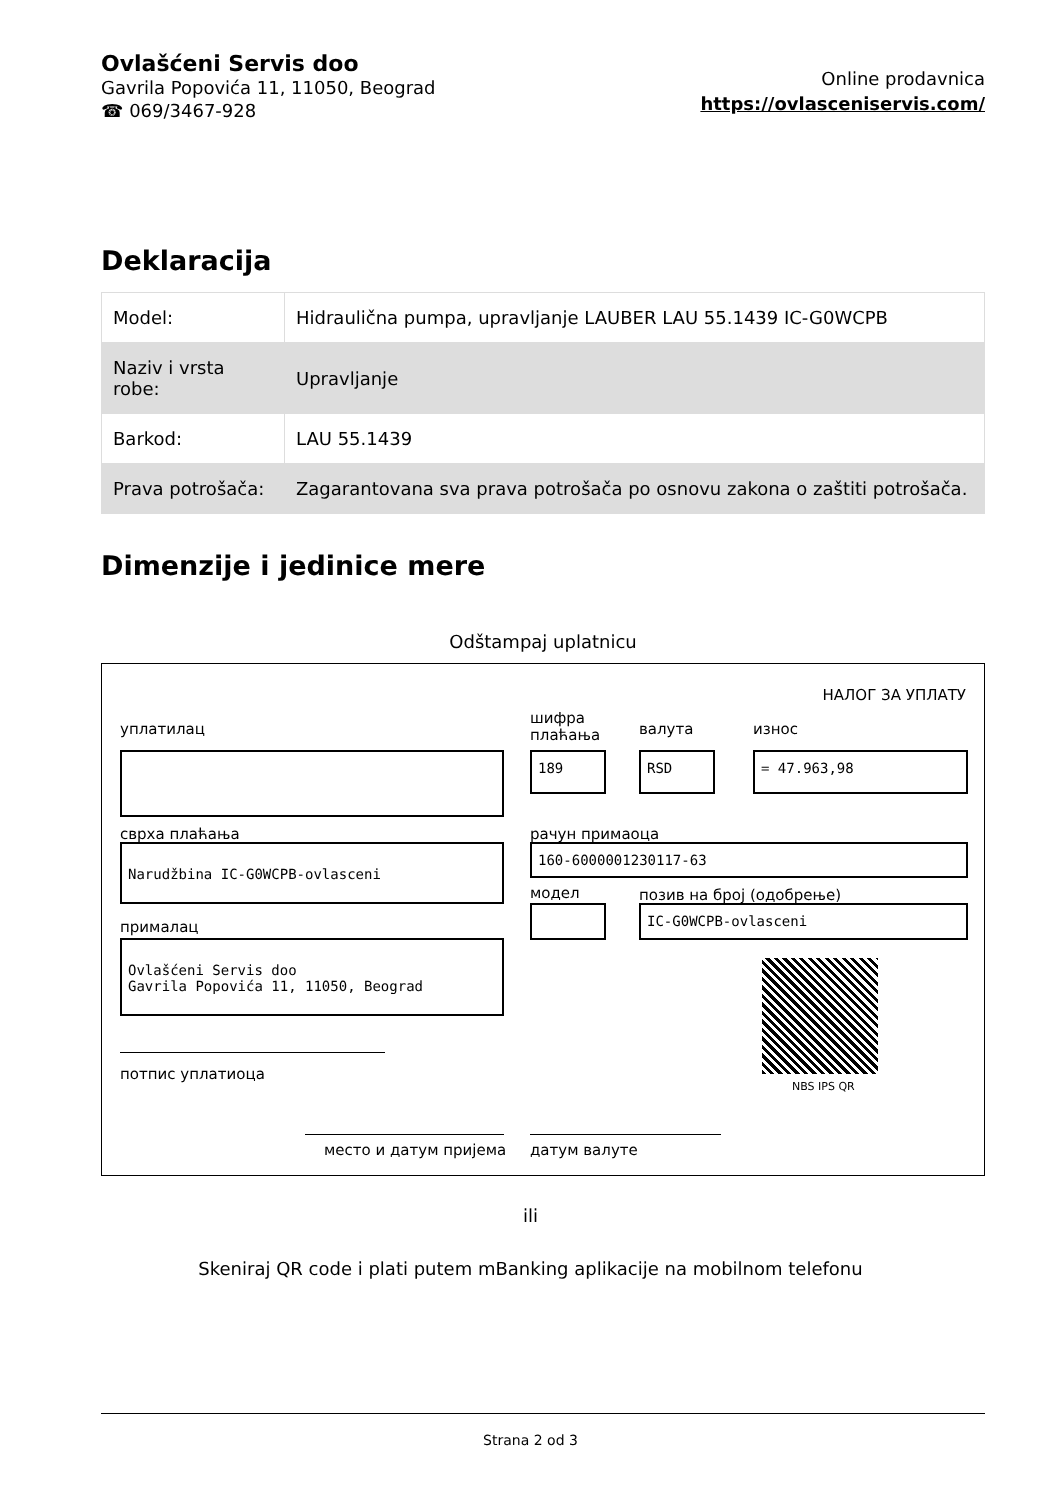Ovlašćeni Servis doo
Gavrila Popovića 11, 11050, Beograd
☎ 069/3467-928
Online prodavnica
https://ovlasceniservis.com/
Deklaracija
| Model: | Hidraulična pumpa, upravljanje LAUBER LAU 55.1439 IC-G0WCPB |
| Naziv i vrsta robe: | Upravljanje |
| Barkod: | LAU 55.1439 |
| Prava potrošača: | Zagarantovana sva prava potrošača po osnovu zakona o zaštiti potrošača. |
Dimenzije i jedinice mere
Odštampaj uplatnicu
НАЛОГ ЗА УПЛАТУ
уплатилац
шифра
плаћања
валута износ
189 RSD = 47.963,98
сврха плаћања рачун примаоца
Narudžbina IC-G0WCPB-ovlasceni 160-6000001230117-63
модел позив на број (одобрење)
IC-G0WCPB-ovlasceni
прималац
Ovlašćeni Servis doo
Gavrila Popovića 11, 11050, Beograd
NBS IPS QR
потпис уплатиоца
место и датум пријема датум валуте
ili
Skeniraj QR code i plati putem mBanking aplikacije na mobilnom telefonu
Strana 2 od 3